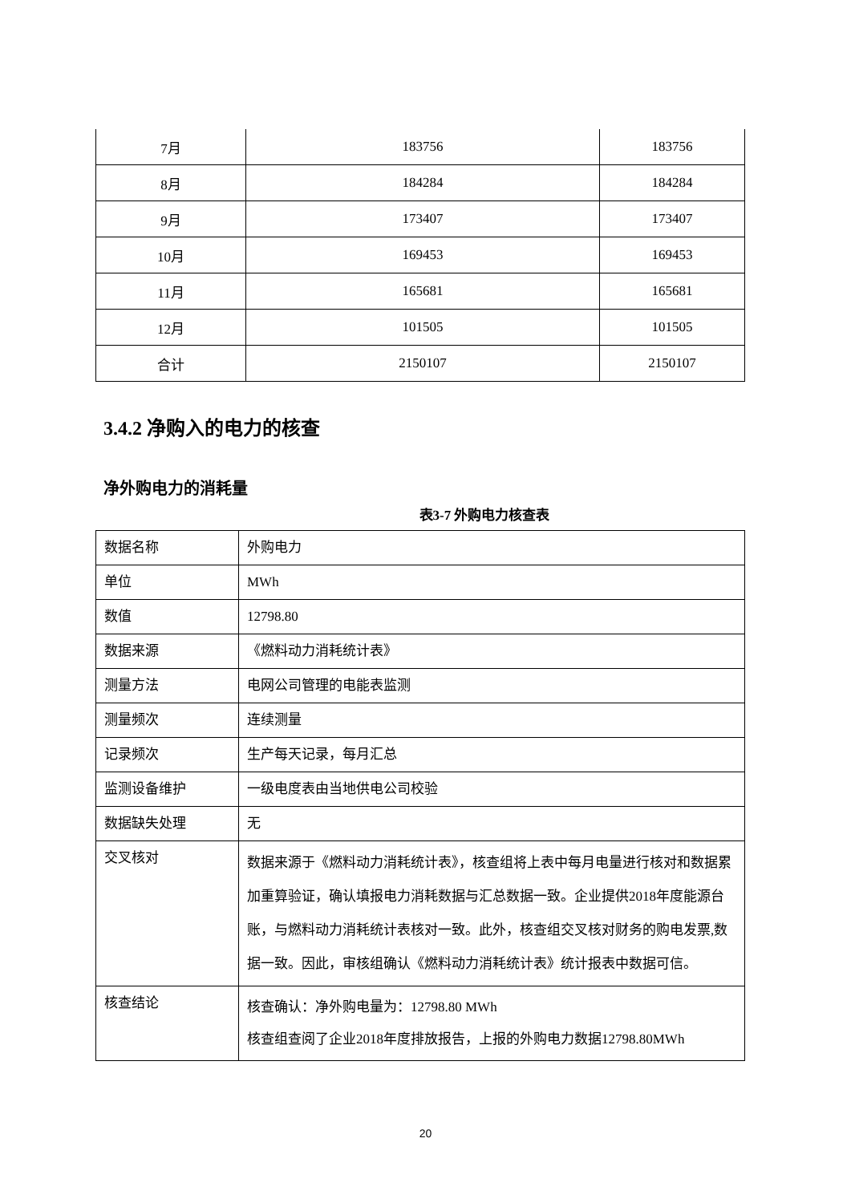| 7月 | 183756 | 183756 |
| 8月 | 184284 | 184284 |
| 9月 | 173407 | 173407 |
| 10月 | 169453 | 169453 |
| 11月 | 165681 | 165681 |
| 12月 | 101505 | 101505 |
| 合计 | 2150107 | 2150107 |
3.4.2 净购入的电力的核查
净外购电力的消耗量
表3-7 外购电力核查表
| 数据名称 | 外购电力 |
| 单位 | MWh |
| 数值 | 12798.80 |
| 数据来源 | 《燃料动力消耗统计表》 |
| 测量方法 | 电网公司管理的电能表监测 |
| 测量频次 | 连续测量 |
| 记录频次 | 生产每天记录，每月汇总 |
| 监测设备维护 | 一级电度表由当地供电公司校验 |
| 数据缺失处理 | 无 |
| 交叉核对 | 数据来源于《燃料动力消耗统计表》，核查组将上表中每月电量进行核对和数据累加重算验证，确认填报电力消耗数据与汇总数据一致。企业提供2018年度能源台账，与燃料动力消耗统计表核对一致。此外，核查组交叉核对财务的购电发票,数据一致。因此，审核组确认《燃料动力消耗统计表》统计报表中数据可信。 |
| 核查结论 | 核查确认：净外购电量为：12798.80 MWh 核查组查阅了企业2018年度排放报告，上报的外购电力数据12798.80MWh |
20